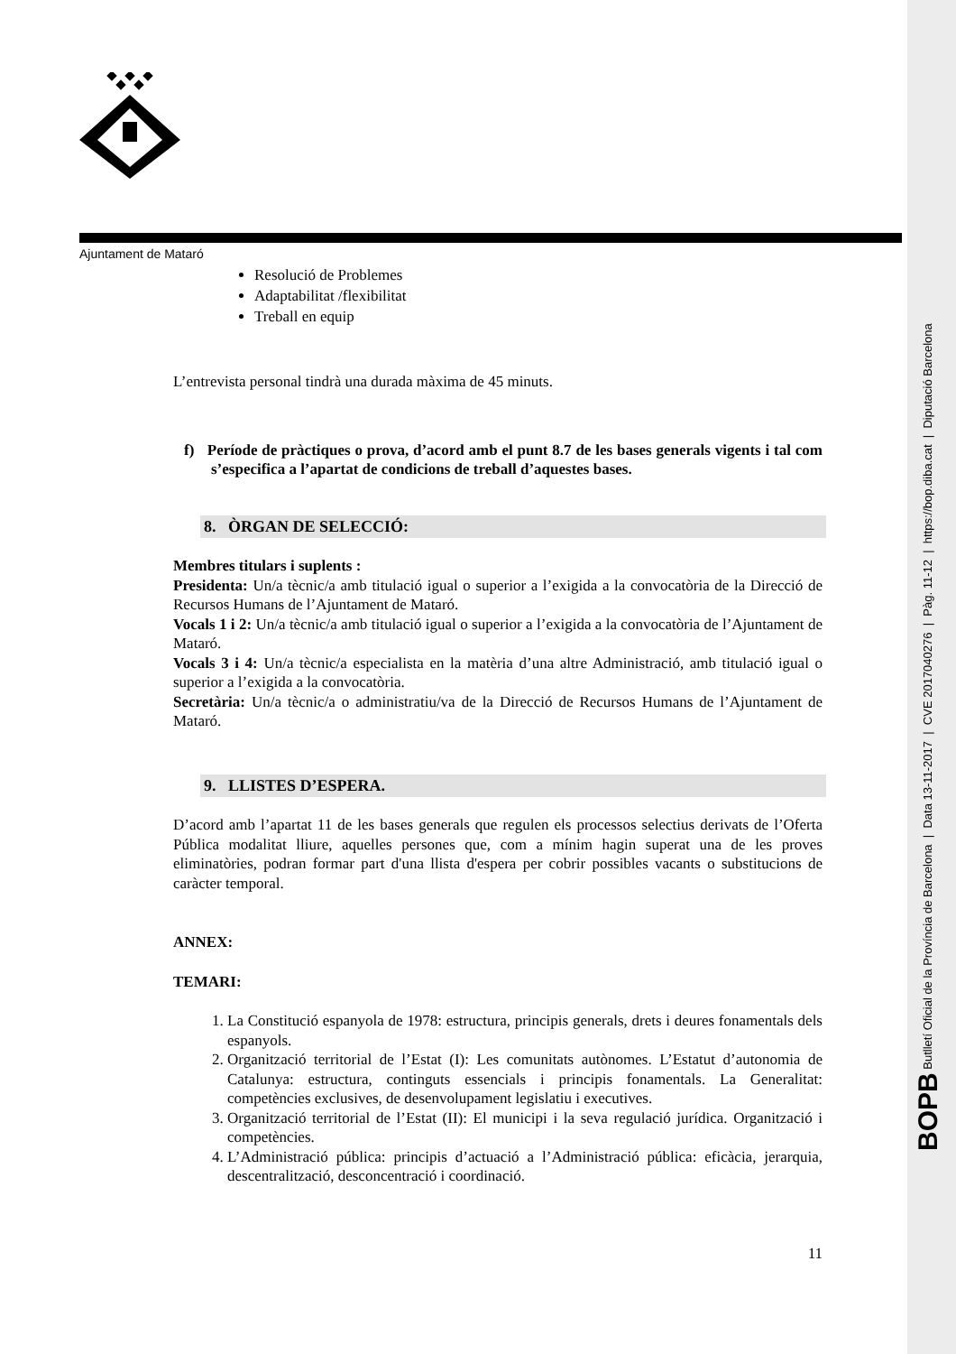BOPB Butlletí Oficial de la Província de Barcelona | Data 13-11-2017 | CVE 2017040276 | Pàg. 11-12 | https://bop.diba.cat | Diputació Barcelona
Ajuntament de Mataró
Resolució de Problemes
Adaptabilitat /flexibilitat
Treball en equip
L’entrevista personal tindrà una durada màxima de 45 minuts.
f) Període de pràctiques o prova, d’acord amb el punt 8.7 de les bases generals vigents i tal com s’especifica a l’apartat de condicions de treball d’aquestes bases.
8. ÒRGAN DE SELECCIÓ:
Membres titulars i suplents :
Presidenta: Un/a tècnic/a amb titulació igual o superior a l’exigida a la convocatòria de la Direcció de Recursos Humans de l’Ajuntament de Mataró.
Vocals 1 i 2: Un/a tècnic/a amb titulació igual o superior a l’exigida a la convocatòria de l’Ajuntament de Mataró.
Vocals 3 i 4: Un/a tècnic/a especialista en la matèria d’una altre Administració, amb titulació igual o superior a l’exigida a la convocatòria.
Secretària: Un/a tècnic/a o administratiu/va de la Direcció de Recursos Humans de l’Ajuntament de Mataró.
9. LLISTES D’ESPERA.
D’acord amb l’apartat 11 de les bases generals que regulen els processos selectius derivats de l’Oferta Pública modalitat lliure, aquelles persones que, com a mínim hagin superat una de les proves eliminatòries, podran formar part d'una llista d'espera per cobrir possibles vacants o substitucions de caràcter temporal.
ANNEX:
TEMARI:
1. La Constitució espanyola de 1978: estructura, principis generals, drets i deures fonamentals dels espanyols.
2. Organització territorial de l’Estat (I): Les comunitats autònomes. L’Estatut d’autonomia de Catalunya: estructura, continguts essencials i principis fonamentals. La Generalitat: competències exclusives, de desenvolupament legislatiu i executives.
3. Organització territorial de l’Estat (II): El municipi i la seva regulació jurídica. Organització i competències.
4. L’Administració pública: principis d’actuació a l’Administració pública: eficàcia, jerarquia, descentralització, desconcentració i coordinació.
11